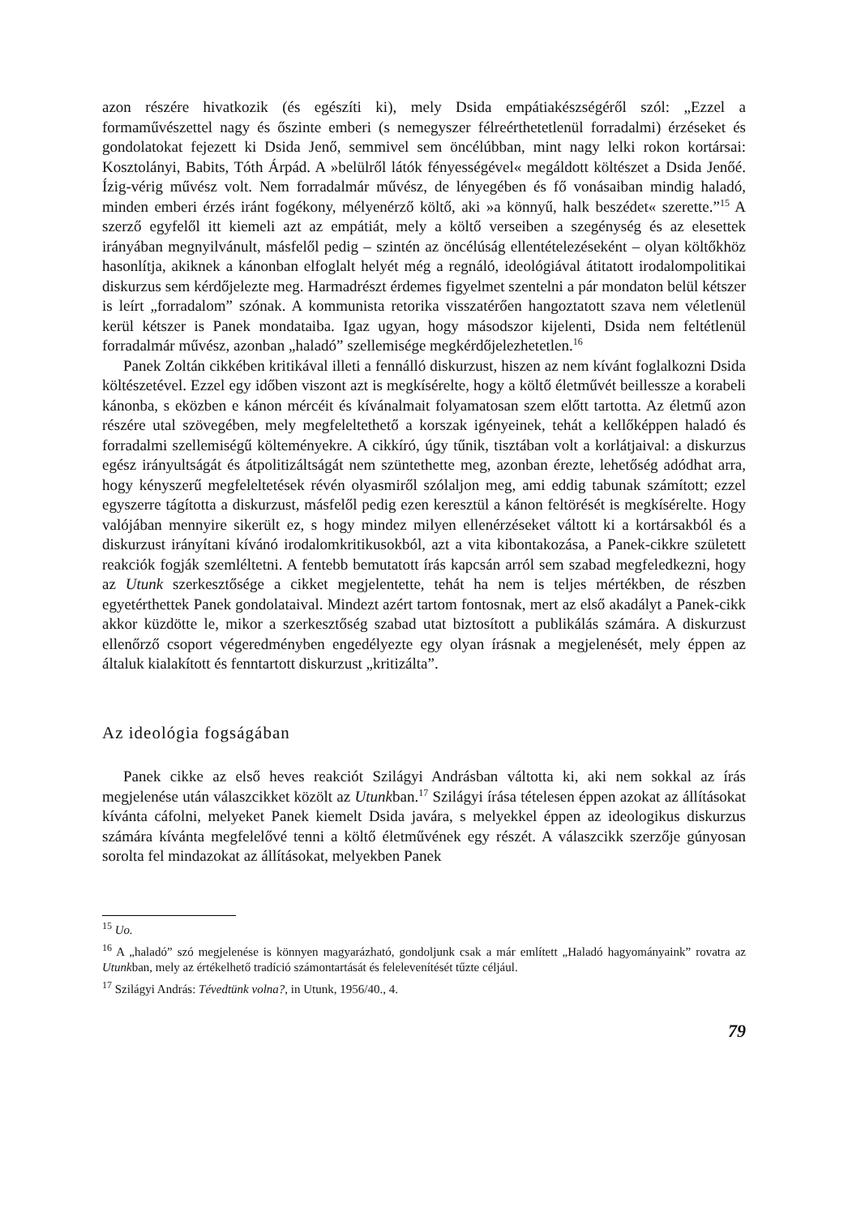azon részére hivatkozik (és egészíti ki), mely Dsida empátiakészségéről szól: „Ezzel a formaművészettel nagy és őszinte emberi (s nemegyszer félreérthetetlenül forradalmi) érzéseket és gondolatokat fejezett ki Dsida Jenő, semmivel sem öncélúbban, mint nagy lelki rokon kortársai: Kosztolányi, Babits, Tóth Árpád. A »belülről látók fényességével« megáldott költészet a Dsida Jenőé. Ízig-vérig művész volt. Nem forradalmár művész, de lényegében és fő vonásaiban mindig haladó, minden emberi érzés iránt fogékony, mélyenérző költő, aki »a könnyű, halk beszédet« szerette.”<sup>15</sup> A szerző egyfelől itt kiemeli azt az empátiát, mely a költő verseiben a szegénység és az elesettek irányában megnyilvánult, másfelől pedig – szintén az öncélúság ellentételezéseként – olyan költőkhöz hasonlítja, akiknek a kánonban elfoglalt helyét még a regnáló, ideológiával átitatott irodalompolitikai diskurzus sem kérdőjelezte meg. Harmadrészt érdemes figyelmet szentelni a pár mondaton belül kétszer is leírt „forradalom” szónak. A kommunista retorika visszatérően hangoztatott szava nem véletlenül kerül kétszer is Panek mondataiba. Igaz ugyan, hogy másodszor kijelenti, Dsida nem feltétlenül forradalmár művész, azonban „haladó” szellemisége megkérdőjelezhetetlen.<sup>16</sup>
Panek Zoltán cikkében kritikával illeti a fennálló diskurzust, hiszen az nem kívánt foglalkozni Dsida költészetével. Ezzel egy időben viszont azt is megkísérelte, hogy a költő életművét beillessze a korabeli kánonba, s eközben e kánon mércéit és kívánalmait folyamatosan szem előtt tartotta. Az életmű azon részére utal szövegében, mely megfeleltethető a korszak igényeinek, tehát a kellőképpen haladó és forradalmi szellemiségű költeményekre. A cikkíró, úgy tűnik, tisztában volt a korlátjaival: a diskurzus egész irányultságát és átpolitizáltságát nem szüntethette meg, azonban érezte, lehetőség adódhat arra, hogy kényszerű megfeleltetések révén olyasmiről szólaljon meg, ami eddig tabunak számított; ezzel egyszerre tágította a diskurzust, másfelől pedig ezen keresztül a kánon feltörését is megkísérelte. Hogy valójában mennyire sikerült ez, s hogy mindez milyen ellenérzéseket váltott ki a kortársakból és a diskurzust irányítani kívánó irodalomkritikusokból, azt a vita kibontakozása, a Panek-cikkre született reakciók fogják szemléltetni. A fentebb bemutatott írás kapcsán arról sem szabad megfeledkezni, hogy az Utunk szerkesztősége a cikket megjelentette, tehát ha nem is teljes mértékben, de részben egyetérthettek Panek gondolataival. Mindezt azért tartom fontosnak, mert az első akadályt a Panek-cikk akkor küzdötte le, mikor a szerkesztőség szabad utat biztosított a publikálás számára. A diskurzust ellenőrző csoport végeredményben engedélyezte egy olyan írásnak a megjelenését, mely éppen az általuk kialakított és fenntartott diskurzust „kritizálta”.
Az ideológia fogságában
Panek cikke az első heves reakciót Szilágyi Andrásban váltotta ki, aki nem sokkal az írás megjelenése után válaszcikket közölt az Utunkban.<sup>17</sup> Szilágyi írása tételesen éppen azokat az állításokat kívánta cáfolni, melyeket Panek kiemelt Dsida javára, s melyekkel éppen az ideologikus diskurzus számára kívánta megfelelővé tenni a költő életművének egy részét. A válaszcikk szerzője gúnyosan sorolta fel mindazokat az állításokat, melyekben Panek
<sup>15</sup> Uo.
<sup>16</sup> A „haladó” szó megjelenése is könnyen magyarázható, gondoljunk csak a már említett „Haladó hagyományaink” rovatra az Utunkban, mely az értékelhető tradíció számontartását és felelevenítését tűzte céljául.
<sup>17</sup> Szilágyi András: Tévedtünk volna?, in Utunk, 1956/40., 4.
79